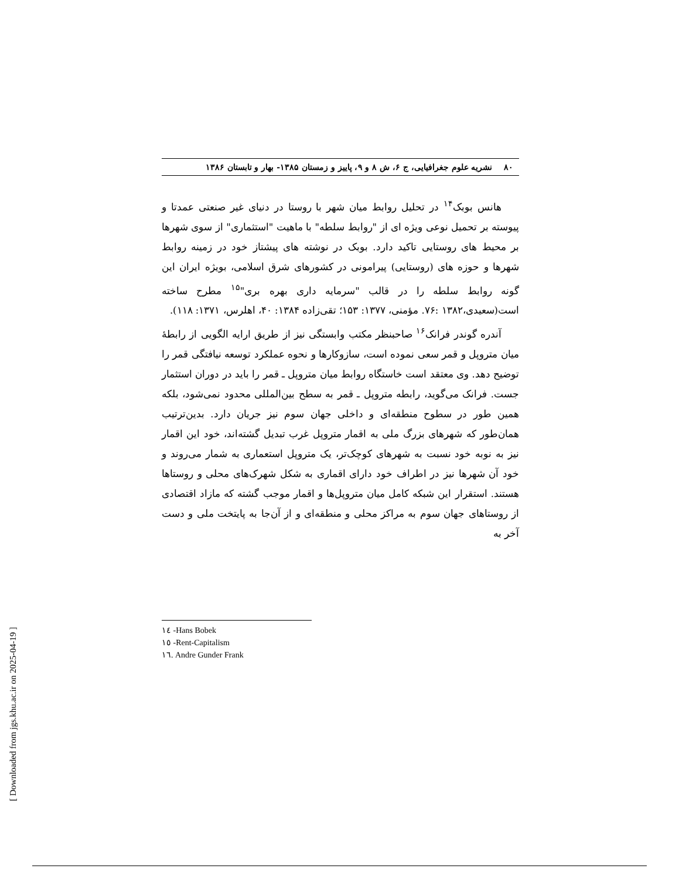۸۰ نشریه علوم جغرافیایی، ج ۶، ش ۸ و ۹، پاییز و زمستان ۱۳۸۵- بهار و تابستان ۱۳۸۶
هانس بوبک<sup>۱۴</sup> در تحلیل روابط میان شهر با روستا در دنیای غیر صنعتی عمدتا و پیوسته بر تحمیل نوعی ویژه ای از "روابط سلطه" با ماهیت "استثماری" از سوی شهرها بر محیط های روستایی تاکید دارد. بوبک در نوشته های پیشتاز خود در زمینه روابط شهرها و حوزه های (روستایی) پیرامونی در کشورهای شرق اسلامی، بویژه ایران این گونه روابط سلطه را در قالب "سرمایه داری بهره بری"<sup>۱۵</sup> مطرح ساخته است(سعیدی،۱۳۸۲ :۷۶. مؤمنی، ۱۳۷۷: ۱۵۳؛ تقی‌زاده ۱۳۸۴: ۴۰، اهلرس، ۱۳۷۱: ۱۱۸).
آندره گوندر فرانک<sup>۱۶</sup> صاحبنظر مکتب وابستگی نیز از طریق ارایه الگویی از رابطهٔ میان متروپل و قمر سعی نموده است، سازوکارها و نحوه عملکرد توسعه نیافتگی قمر را توضیح دهد. وی معتقد است خاستگاه روابط میان متروپل ـ قمر را باید در دوران استثمار جست. فرانک می‌گوید، رابطه متروپل ـ قمر به سطح بین‌المللی محدود نمی‌شود، بلکه همین طور در سطوح منطقه‌ای و داخلی جهان سوم نیز جریان دارد. بدین‌ترتیب همان‌طور که شهرهای بزرگ ملی به اقمار متروپل غرب تبدیل گشته‌اند، خود این اقمار نیز به نوبه خود نسبت به شهرهای کوچک‌تر، یک متروپل استعماری به شمار می‌روند و خود آن شهرها نیز در اطراف خود دارای اقماری به شکل شهرک‌های محلی و روستاها هستند. استقرار این شبکه کامل میان متروپل‌ها و اقمار موجب گشته که مازاد اقتصادی از روستاهای جهان سوم به مراکز محلی و منطقه‌ای و از آن‌جا به پایتخت ملی و دست آخر به
۱٤ -Hans Bobek
۱٥ -Rent-Capitalism
۱٦. Andre Gunder Frank
[ Downloaded from jgs.khu.ac.ir on 2025-04-19 ]